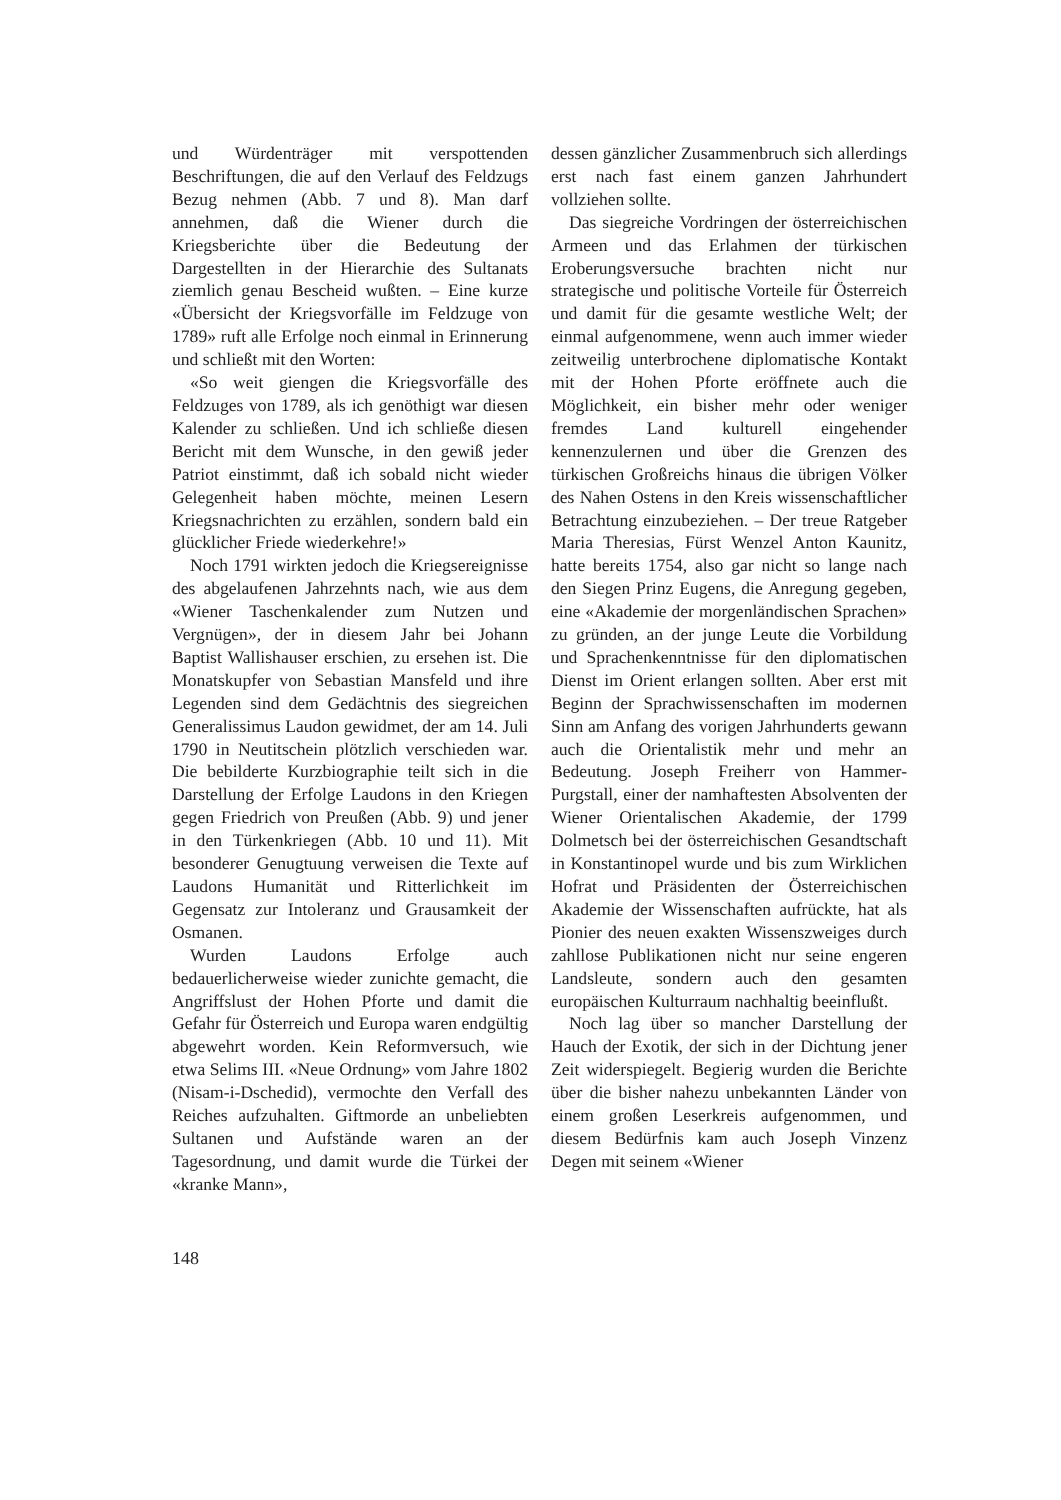und Würdenträger mit verspottenden Beschriftungen, die auf den Verlauf des Feldzugs Bezug nehmen (Abb. 7 und 8). Man darf annehmen, daß die Wiener durch die Kriegsberichte über die Bedeutung der Dargestellten in der Hierarchie des Sultanats ziemlich genau Bescheid wußten. – Eine kurze «Übersicht der Kriegsvorfälle im Feldzuge von 1789» ruft alle Erfolge noch einmal in Erinnerung und schließt mit den Worten:
«So weit giengen die Kriegsvorfälle des Feldzuges von 1789, als ich genöthigt war diesen Kalender zu schließen. Und ich schließe diesen Bericht mit dem Wunsche, in den gewiß jeder Patriot einstimmt, daß ich sobald nicht wieder Gelegenheit haben möchte, meinen Lesern Kriegsnachrichten zu erzählen, sondern bald ein glücklicher Friede wiederkehre!»
Noch 1791 wirkten jedoch die Kriegsereignisse des abgelaufenen Jahrzehnts nach, wie aus dem «Wiener Taschenkalender zum Nutzen und Vergnügen», der in diesem Jahr bei Johann Baptist Wallishauser erschien, zu ersehen ist. Die Monatskupfer von Sebastian Mansfeld und ihre Legenden sind dem Gedächtnis des siegreichen Generalissimus Laudon gewidmet, der am 14. Juli 1790 in Neutitschein plötzlich verschieden war. Die bebilderte Kurzbiographie teilt sich in die Darstellung der Erfolge Laudons in den Kriegen gegen Friedrich von Preußen (Abb. 9) und jener in den Türkenkriegen (Abb. 10 und 11). Mit besonderer Genugtuung verweisen die Texte auf Laudons Humanität und Ritterlichkeit im Gegensatz zur Intoleranz und Grausamkeit der Osmanen.
Wurden Laudons Erfolge auch bedauerlicherweise wieder zunichte gemacht, die Angriffslust der Hohen Pforte und damit die Gefahr für Österreich und Europa waren endgültig abgewehrt worden. Kein Reformversuch, wie etwa Selims III. «Neue Ordnung» vom Jahre 1802 (Nisam-i-Dschedid), vermochte den Verfall des Reiches aufzuhalten. Giftmorde an unbeliebten Sultanen und Aufstände waren an der Tagesordnung, und damit wurde die Türkei der «kranke Mann»,
dessen gänzlicher Zusammenbruch sich allerdings erst nach fast einem ganzen Jahrhundert vollziehen sollte.
Das siegreiche Vordringen der österreichischen Armeen und das Erlahmen der türkischen Eroberungsversuche brachten nicht nur strategische und politische Vorteile für Österreich und damit für die gesamte westliche Welt; der einmal aufgenommene, wenn auch immer wieder zeitweilig unterbrochene diplomatische Kontakt mit der Hohen Pforte eröffnete auch die Möglichkeit, ein bisher mehr oder weniger fremdes Land kulturell eingehender kennenzulernen und über die Grenzen des türkischen Großreichs hinaus die übrigen Völker des Nahen Ostens in den Kreis wissenschaftlicher Betrachtung einzubeziehen. – Der treue Ratgeber Maria Theresias, Fürst Wenzel Anton Kaunitz, hatte bereits 1754, also gar nicht so lange nach den Siegen Prinz Eugens, die Anregung gegeben, eine «Akademie der morgenländischen Sprachen» zu gründen, an der junge Leute die Vorbildung und Sprachenkenntnisse für den diplomatischen Dienst im Orient erlangen sollten. Aber erst mit Beginn der Sprachwissenschaften im modernen Sinn am Anfang des vorigen Jahrhunderts gewann auch die Orientalistik mehr und mehr an Bedeutung. Joseph Freiherr von Hammer-Purgstall, einer der namhaftesten Absolventen der Wiener Orientalischen Akademie, der 1799 Dolmetsch bei der österreichischen Gesandtschaft in Konstantinopel wurde und bis zum Wirklichen Hofrat und Präsidenten der Österreichischen Akademie der Wissenschaften aufrückte, hat als Pionier des neuen exakten Wissenszweiges durch zahllose Publikationen nicht nur seine engeren Landsleute, sondern auch den gesamten europäischen Kulturraum nachhaltig beeinflußt.
Noch lag über so mancher Darstellung der Hauch der Exotik, der sich in der Dichtung jener Zeit widerspiegelt. Begierig wurden die Berichte über die bisher nahezu unbekannten Länder von einem großen Leserkreis aufgenommen, und diesem Bedürfnis kam auch Joseph Vinzenz Degen mit seinem «Wiener
148